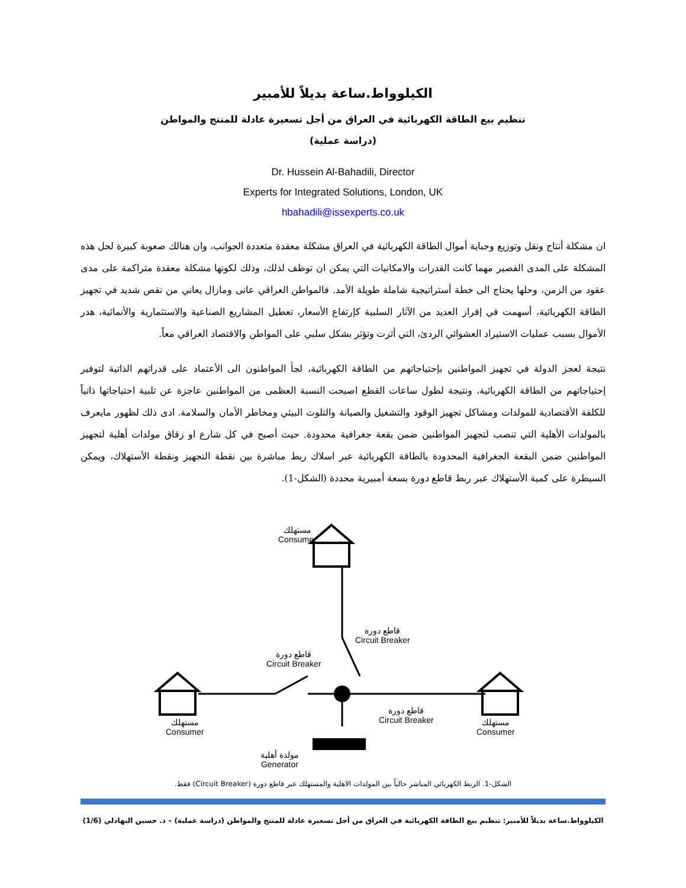الكيلوواط.ساعة بديلاً للأمبير
تنظيم بيع الطاقة الكهربائية في العراق من أجل تسعيرة عادلة للمنتج والمواطن
(دراسة عملية)
Dr. Hussein Al-Bahadili, Director
Experts for Integrated Solutions, London, UK
hbahadili@issexperts.co.uk
ان مشكلة أنتاج ونقل وتوزيع وجباية أموال الطاقة الكهربائية في العراق مشكلة معقدة متعددة الجوانب، وان هنالك صعوبة كبيرة لحل هذه المشكلة على المدى القصير مهما كانت القدرات والامكانيات التي يمكن ان توظف لذلك، وذلك لكونها مشكلة معقدة متراكمة على مدى عقود من الزمن، وحلها يحتاج الى خطة أستراتيجية شاملة طويلة الأمد. فالمواطن العراقي عانى ومازال يعاني من نقص شديد في تجهيز الطاقة الكهربائية، أسهمت في إفراز العديد من الآثار السلبية كإرتفاع الأسعار، تعطيل المشاريع الصناعية والاستثمارية والأنمائية، هدر الأموال بسبب عمليات الاستيراد العشوائي الردئ، التي أثرت وتؤثر بشكل سلبي على المواطن والاقتصاد العراقي معاً.
نتيجة لعجز الدولة في تجهيز المواطنين بإحتياجاتهم من الطاقة الكهربائية، لجأ المواطنون الى الأعتماد على قدراتهم الذاتية لتوفير إحتياجاتهم من الطاقة الكهربائية، ونتيجة لطول ساعات القطع اصبحت النسبة العظمى من المواطنين عاجزة عن تلبية احتياجاتها ذاتياً للكلفة الأقتصادية للمولدات ومشاكل تجهيز الوقود والتشغيل والصيانة والتلوث البيئي ومخاطر الأمان والسلامة. ادى ذلك لظهور مايعرف بالمولدات الأهلية التي تنصب لتجهيز المواطنين ضمن بقعة جغرافية محدودة. حيث أصبح في كل شارع او زقاق مولدات أهلية لتجهيز المواطنين ضمن البقعة الجغرافية المحدودة بالطاقة الكهربائية عبر اسلاك ربط مباشرة بين نقطة التجهيز ونقطة الأستهلاك، ويمكن السيطرة على كمية الأستهلاك عبر ربط قاطع دورة بسعة أمبيرية محددة (الشكل-1).
مستهلك
Consumer
قاطع دورة
Circuit Breaker
قاطع دورة
Circuit Breaker
مستهلك
Consumer
قاطع دورة
Circuit Breaker
مستهلك
Consumer
مولدة أهلية
Generator
الشكل-1. الربط الكهربائي المباشر حالياً بين المولدات الاهلية والمستهلك عبر قاطع دورة (Circuit Breaker) فقط.
الكيلوواط.ساعة بديلاً للأمبير: تنظيم بيع الطاقة الكهربائية في العراق من أجل تسعيرة عادلة للمنتج والمواطن (دراسة عملية) – د. حسين البهادلي (1/6)